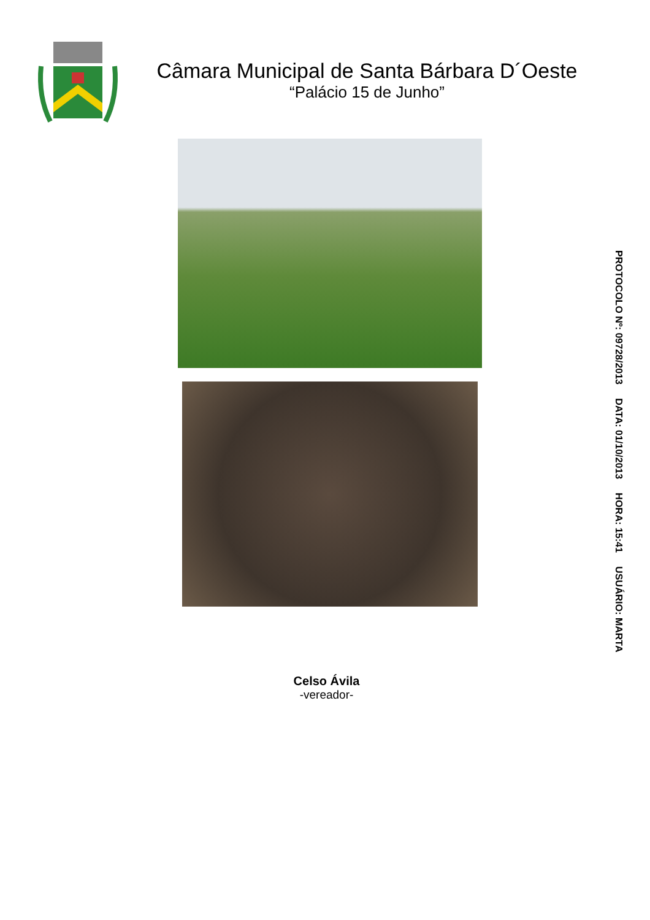Câmara Municipal de Santa Bárbara D´Oeste
“Palácio 15 de Junho”
Celso Ávila
-vereador-
PROTOCOLO Nº: 09728/2013 DATA: 01/10/2013 HORA: 15:41 USUÁRIO: MARTA